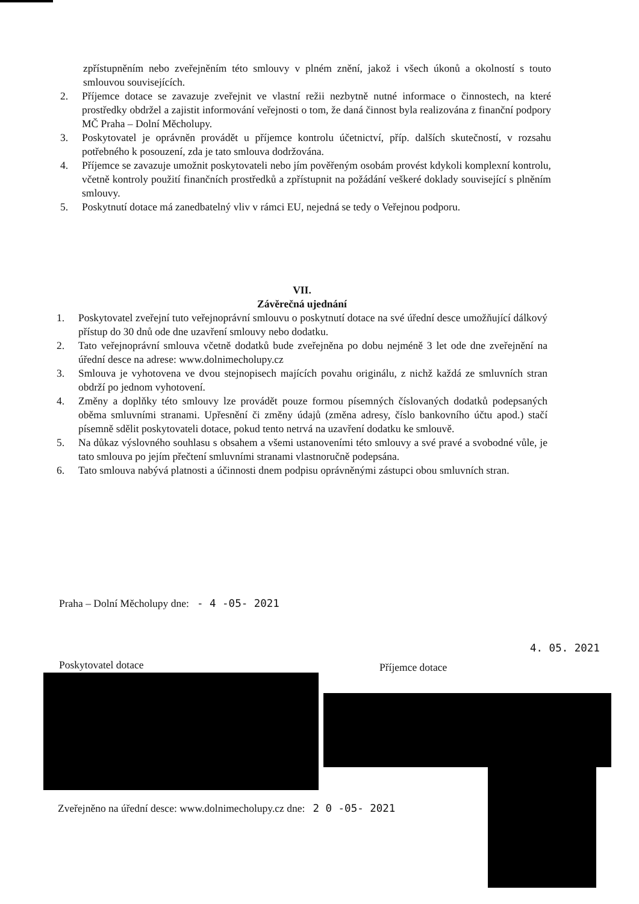zpřístupněním nebo zveřejněním této smlouvy v plném znění, jakož i všech úkonů a okolností s touto smlouvou souvisejících.
2. Příjemce dotace se zavazuje zveřejnit ve vlastní režii nezbytně nutné informace o činnostech, na které prostředky obdržel a zajistit informování veřejnosti o tom, že daná činnost byla realizována z finanční podpory MČ Praha – Dolní Měcholupy.
3. Poskytovatel je oprávněn provádět u příjemce kontrolu účetnictví, příp. dalších skutečností, v rozsahu potřebného k posouzení, zda je tato smlouva dodržována.
4. Příjemce se zavazuje umožnit poskytovateli nebo jím pověřeným osobám provést kdykoli komplexní kontrolu, včetně kontroly použití finančních prostředků a zpřístupnit na požádání veškeré doklady související s plněním smlouvy.
5. Poskytnutí dotace má zanedbatelný vliv v rámci EU, nejedná se tedy o Veřejnou podporu.
VII.
Závěrečná ujednání
1. Poskytovatel zveřejní tuto veřejnoprávní smlouvu o poskytnutí dotace na své úřední desce umožňující dálkový přístup do 30 dnů ode dne uzavření smlouvy nebo dodatku.
2. Tato veřejnoprávní smlouva včetně dodatků bude zveřejněna po dobu nejméně 3 let ode dne zveřejnění na úřední desce na adrese: www.dolnimecholupy.cz
3. Smlouva je vyhotovena ve dvou stejnopisech majících povahu originálu, z nichž každá ze smluvních stran obdrží po jednom vyhotovení.
4. Změny a doplňky této smlouvy lze provádět pouze formou písemných číslovaných dodatků podepsaných oběma smluvními stranami. Upřesnění či změny údajů (změna adresy, číslo bankovního účtu apod.) stačí písemně sdělit poskytovateli dotace, pokud tento netrvá na uzavření dodatku ke smlouvě.
5. Na důkaz výslovného souhlasu s obsahem a všemi ustanoveními této smlouvy a své pravé a svobodné vůle, je tato smlouva po jejím přečtení smluvními stranami vlastnoručně podepsána.
6. Tato smlouva nabývá platnosti a účinnosti dnem podpisu oprávněnými zástupci obou smluvních stran.
Praha – Dolní Měcholupy dne: - 4 -05- 2021
4. 05. 2021
Poskytovatel dotace Příjemce dotace
Zveřejněno na úřední desce: www.dolnimecholupy.cz dne: 2 0 -05- 2021